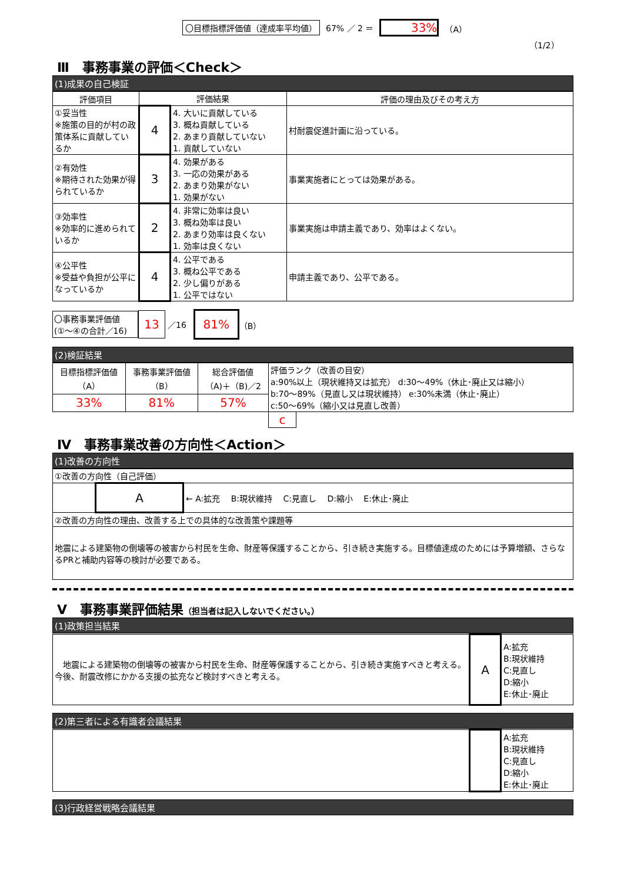〇目標指標評価値（達成率平均値） 67% ／ 2 ＝ 33% （A）
（1/2）
Ⅲ　事務事業の評価＜Check＞
(1)成果の自己検証
| 評価項目 | 評価結果 | | 評価の理由及びその考え方 |
| --- | --- | --- | --- |
| ①妥当性 ※施策の目的が村の政策体系に貢献しているか | 4 | 4. 大いに貢献している 3. 概ね貢献している 2. あまり貢献していない 1. 貢献していない | 村耐震促進計画に沿っている。 |
| ②有効性 ※期待された効果が得られているか | 3 | 4. 効果がある 3. 一応の効果がある 2. あまり効果がない 1. 効果がない | 事業実施者にとっては効果がある。 |
| ③効率性 ※効率的に進められているか | 2 | 4. 非常に効率は良い 3. 概ね効率は良い 2. あまり効率は良くない 1. 効率は良くない | 事業実施は申請主義であり、効率はよくない。 |
| ④公平性 ※受益や負担が公平になっているか | 4 | 4. 公平である 3. 概ね公平である 2. 少し偏りがある 1. 公平ではない | 申請主義であり、公平である。 |
〇事務事業評価値
(①～④の合計／16)
13
／16
81%
（B）
(2)検証結果
| 目標指標評価値 （A） | 事務事業評価値 （B） | 総合評価値 （A)＋（B)／2 | 評価ランク（改善の目安） a:90%以上（現状維持又は拡充） d:30～49%（休止･廃止又は縮小） b:70～89%（見直し又は現状維持） e:30%未満（休止･廃止） c:50～69%（縮小又は見直し改善） | |
| 33% | 81% | 57% | | |
| | | | c | |
Ⅳ　事務事業改善の方向性＜Action＞
(1)改善の方向性
| ①改善の方向性（自己評価） | | |
| | A | ← A:拡充 B:現状維持 C:見直し D:縮小 E:休止･廃止 |
| ②改善の方向性の理由、改善する上での具体的な改善策や課題等 | | |
| 地震による建築物の倒壊等の被害から村民を生命、財産等保護することから、引き続き実施する。目標値達成のためには予算増額、さらなるPRと補助内容等の検討が必要である。 | | |
Ⅴ　事務事業評価結果（担当者は記入しないでください。）
(1)政策担当結果
| 地震による建築物の倒壊等の被害から村民を生命、財産等保護することから、引き続き実施すべきと考える。今後、耐震改修にかかる支援の拡充など検討すべきと考える。 | A | A:拡充 B:現状維持 C:見直し D:縮小 E:休止･廃止 |
(2)第三者による有識者会議結果
| | | A:拡充 B:現状維持 C:見直し D:縮小 E:休止･廃止 |
(3)行政経営戦略会議結果